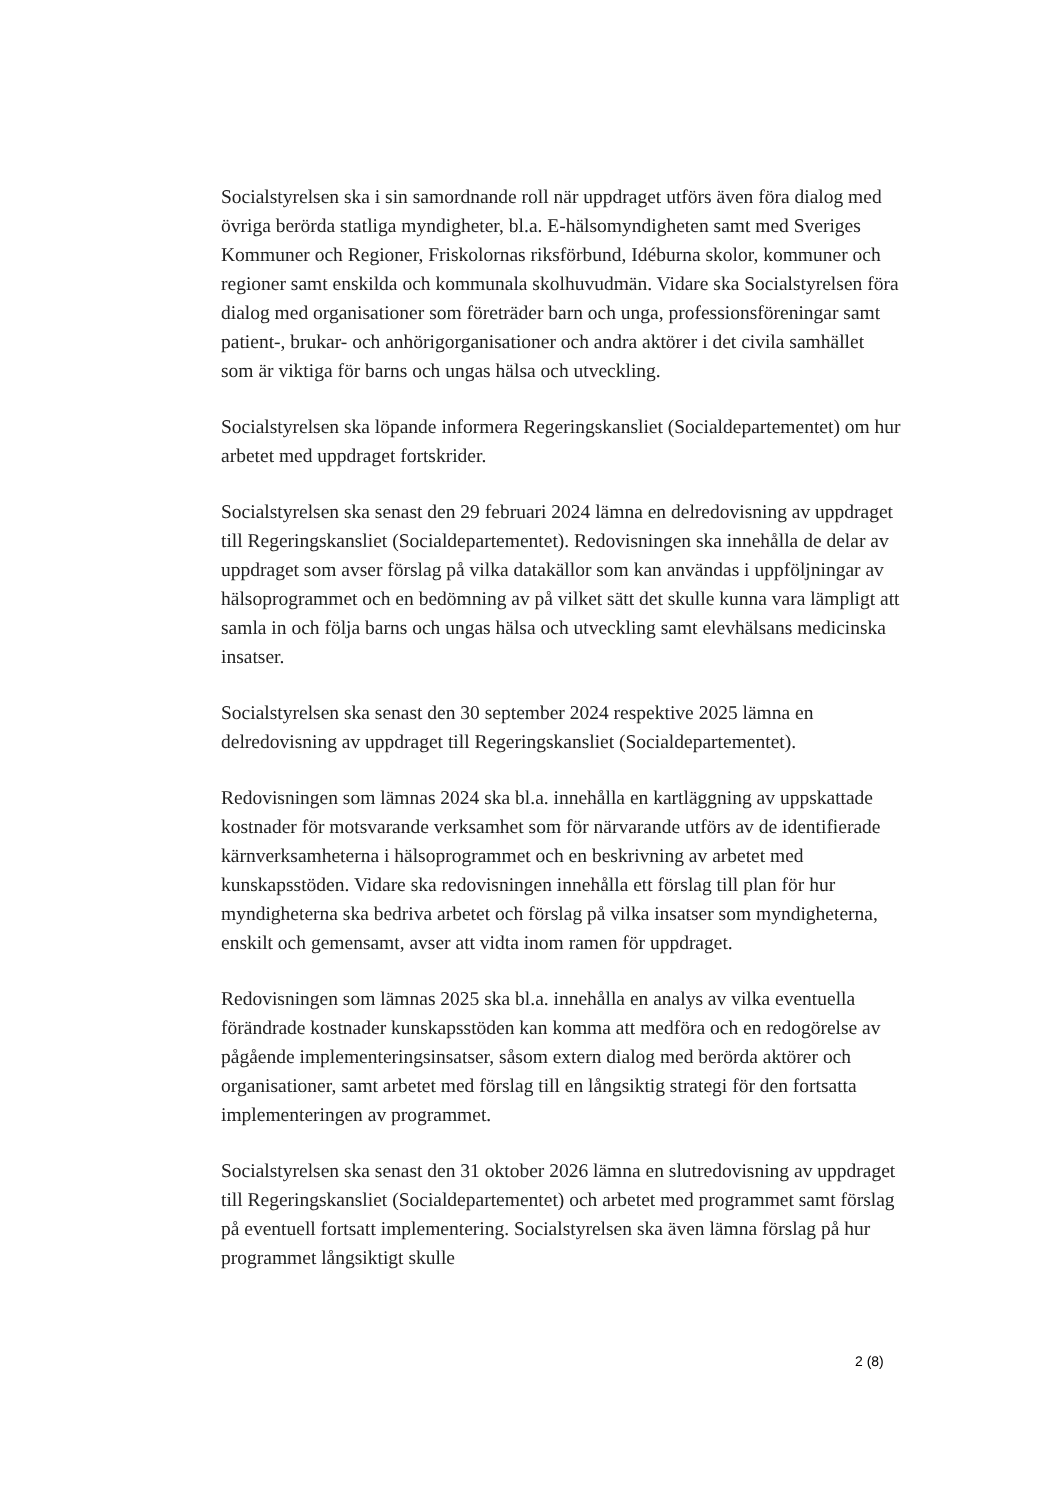Socialstyrelsen ska i sin samordnande roll när uppdraget utförs även föra dialog med övriga berörda statliga myndigheter, bl.a. E-hälsomyndigheten samt med Sveriges Kommuner och Regioner, Friskolornas riksförbund, Idéburna skolor, kommuner och regioner samt enskilda och kommunala skolhuvudmän. Vidare ska Socialstyrelsen föra dialog med organisationer som företräder barn och unga, professionsföreningar samt patient-, brukar- och anhörigorganisationer och andra aktörer i det civila samhället som är viktiga för barns och ungas hälsa och utveckling.
Socialstyrelsen ska löpande informera Regeringskansliet (Socialdepartementet) om hur arbetet med uppdraget fortskrider.
Socialstyrelsen ska senast den 29 februari 2024 lämna en delredovisning av uppdraget till Regeringskansliet (Socialdepartementet). Redovisningen ska innehålla de delar av uppdraget som avser förslag på vilka datakällor som kan användas i uppföljningar av hälsoprogrammet och en bedömning av på vilket sätt det skulle kunna vara lämpligt att samla in och följa barns och ungas hälsa och utveckling samt elevhälsans medicinska insatser.
Socialstyrelsen ska senast den 30 september 2024 respektive 2025 lämna en delredovisning av uppdraget till Regeringskansliet (Socialdepartementet).
Redovisningen som lämnas 2024 ska bl.a. innehålla en kartläggning av uppskattade kostnader för motsvarande verksamhet som för närvarande utförs av de identifierade kärnverksamheterna i hälsoprogrammet och en beskrivning av arbetet med kunskapsstöden. Vidare ska redovisningen innehålla ett förslag till plan för hur myndigheterna ska bedriva arbetet och förslag på vilka insatser som myndigheterna, enskilt och gemensamt, avser att vidta inom ramen för uppdraget.
Redovisningen som lämnas 2025 ska bl.a. innehålla en analys av vilka eventuella förändrade kostnader kunskapsstöden kan komma att medföra och en redogörelse av pågående implementeringsinsatser, såsom extern dialog med berörda aktörer och organisationer, samt arbetet med förslag till en långsiktig strategi för den fortsatta implementeringen av programmet.
Socialstyrelsen ska senast den 31 oktober 2026 lämna en slutredovisning av uppdraget till Regeringskansliet (Socialdepartementet) och arbetet med programmet samt förslag på eventuell fortsatt implementering. Socialstyrelsen ska även lämna förslag på hur programmet långsiktigt skulle
2 (8)